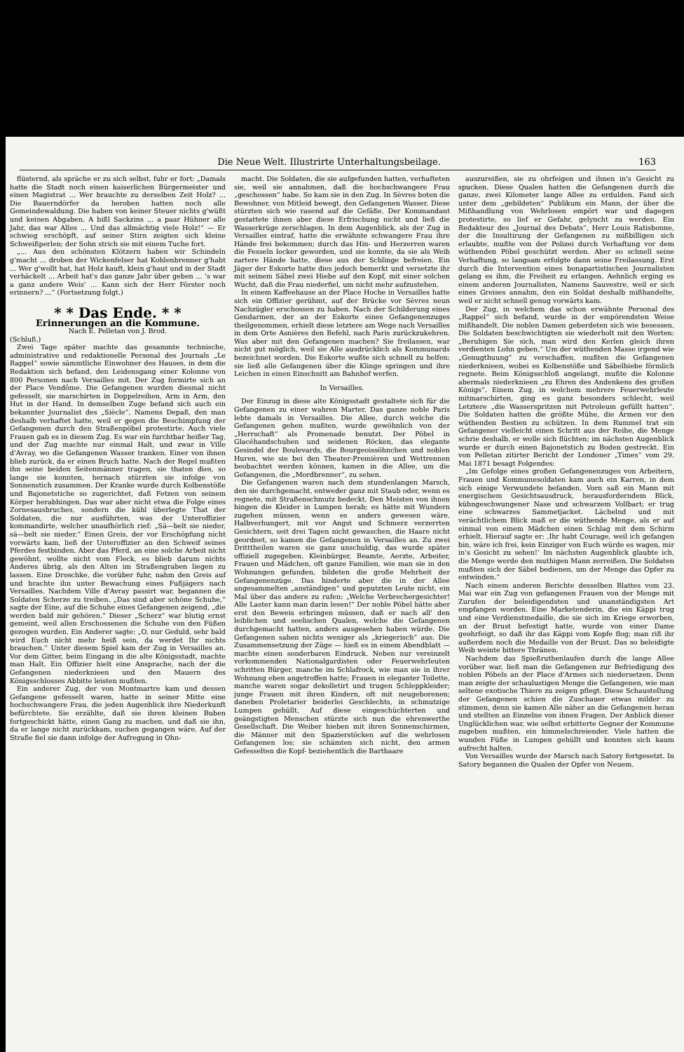Die Neue Welt. Illustrirte Unterhaltungsbeilage. 163
flüsternd, als spräche er zu sich selbst, fuhr er fort: „Damals hatte die Stadt noch einen kaiserlichen Bürgermeister und einen Magistrat ... Wer brauchte zu derselben Zeit Holz? ... Die Bauerndörfer da heroben hatten noch alle Gemeindewaldung. Die haben von keiner Steuer nichts g'wüßt und keinen Abgaben. A bißl Sackzins ... a paar Hühner alle Jahr, das war Alles ... Und das allmächtig viele Holz!“ — Er schwieg erschöpft, auf seiner Stirn zeigten sich kleine Schweißperlen; der Sohn strich sie mit einem Tuche fort.
„... Aus den schönsten Klötzern haben wir Schindeln g'macht ... droben der Wickenfelser hat Kohlenbrenner g'habt ... Wer g'wollt hat, hat Holz kauft, klein g'haut und in der Stadt verhäckelt ... Arbeit hat's das ganze Jahr über geben ... 's war a ganz andere Weis' ... Kann sich der Herr Förster noch erinnern? ...“ (Fortsetzung folgt.)
* * Das Ende. * *
Erinnerungen an die Kommune.
Nach E. Pelletan von J. Brod.
(Schluß.)
Zwei Tage später machte das gesammte technische, administrative und redaktionelle Personal des Journals „Le Rappel“ sowie sämmtliche Einwohner des Hauses, in dem die Redaktion sich befand, den Leidensgang einer Kolonne von 800 Personen nach Versailles mit. Der Zug formirte sich an der Place Vendôme. Die Gefangenen wurden diesmal nicht gefesselt, sie marschirten in Doppelreihen, Arm in Arm, den Hut in der Hand. In demselben Zuge befand sich auch ein bekannter Journalist des „Siècle“, Namens Depaß, den man deshalb verhaftet hatte, weil er gegen die Beschimpfung der Gefangenen durch den Straßenpöbel protestirte. Auch viele Frauen gab es in diesem Zug. Es war ein furchtbar heißer Tag, und der Zug machte nur einmal Halt, und zwar in Ville d'Avray, wo die Gefangenen Wasser tranken. Einer von ihnen blieb zurück, da er einen Bruch hatte. Nach der Regel mußten ihn seine beiden Seitenmänner tragen, sie thaten dies, so lange sie konnten, hernach stürzten sie infolge von Sonnenstich zusammen. Der Kranke wurde durch Kolbenstöße und Bajonetstiche so zugerichtet, daß Fetzen von seinem Körper herabhingen. Das war aber nicht etwa die Folge eines Zornesausbruches, sondern die kühl überlegte That der Soldaten, die nur ausführten, was der Unteroffizier kommandirte, welcher unaufhörlich rief: „Sä—belt sie nieder, sä—belt sie nieder.“ Einen Greis, der vor Erschöpfung nicht vorwärts kam, ließ der Unteroffizier an den Schweif seines Pferdes festbinden. Aber das Pferd, an eine solche Arbeit nicht gewöhnt, wollte nicht vom Fleck, es blieb darum nichts Anderes übrig, als den Alten im Straßengraben liegen zu lassen. Eine Droschke, die vorüber fuhr, nahm den Greis auf und brachte ihn unter Bewachung eines Fußjägers nach Versailles. Nachdem Ville d'Avray passirt war, begannen die Soldaten Scherze zu treiben. „Das sind aber schöne Schuhe,“ sagte der Eine, auf die Schuhe eines Gefangenen zeigend, „die werden bald mir gehören.“ Dieser „Scherz“ war blutig ernst gemeint, weil allen Erschossenen die Schuhe von den Füßen gezogen wurden. Ein Anderer sagte: „O, nur Geduld, sehr bald wird Euch nicht mehr heiß sein, da werdet Ihr nichts brauchen.“ Unter diesem Spiel kam der Zug in Versailles an. Vor dem Gitter, beim Eingang in die alte Königsstadt, machte man Halt. Ein Offizier hielt eine Ansprache, nach der die Gefangenen niederknieen und den Mauern des Königsschlosses Abbitte leisten mußten.
Ein anderer Zug, der von Montmartre kam und dessen Gefangene gefesselt waren, hatte in seiner Mitte eine hochschwangere Frau, die jeden Augenblick ihre Niederkunft befürchtete. Sie erzählte, daß sie ihren kleinen Buben fortgeschickt hätte, einen Gang zu machen, und daß sie ihn, da er lange nicht zurückkam, suchen gegangen wäre. Auf der Straße fiel sie dann infolge der Aufregung in Ohn-
macht. Die Soldaten, die sie aufgefunden hatten, verhafteten sie, weil sie annahmen, daß die hochschwangere Frau „geschossen“ habe. So kam sie in den Zug. In Sèvres boten die Bewohner, von Mitleid bewegt, den Gefangenen Wasser. Diese stürzten sich wie rasend auf die Gefäße. Der Kommandant gestattete ihnen aber diese Erfrischung nicht und ließ die Wasserkrüge zerschlagen. In dem Augenblick, als der Zug in Versailles eintraf, hatte die erwähnte schwangere Frau ihre Hände frei bekommen; durch das Hin- und Herzerren waren die Fesseln locker geworden, und sie konnte, da sie als Weib zartere Hände hatte, diese aus der Schlinge befreien. Ein Jäger der Eskorte hatte dies jedoch bemerkt und versetzte ihr mit seinem Säbel zwei Hiebe auf den Kopf, mit einer solchen Wucht, daß die Frau niederfiel, um nicht mehr aufzustehen.
In einem Kaffeehause an der Place Hoche in Versailles hatte sich ein Offizier gerühmt, auf der Brücke vor Sèvres neun Nachzügler erschossen zu haben. Nach der Schilderung eines Gendarmen, der an der Eskorte eines Gefangenenzuges theilgenommen, erhielt diese letztere am Wege nach Versailles in dem Orte Asnières den Befehl, nach Paris zurückzukehren. Was aber mit den Gefangenen machen? Sie freilassen, war nicht gut möglich, weil sie Alle ausdrücklich als Kommunards bezeichnet worden. Die Eskorte wußte sich schnell zu helfen: sie ließ alle Gefangenen über die Klinge springen und ihre Leichen in einen Einschnitt am Bahnhof werfen.
In Versailles.
Der Einzug in diese alte Königsstadt gestaltete sich für die Gefangenen zu einer wahren Marter. Das ganze noble Paris lebte damals in Versailles. Die Allee, durch welche die Gefangenen gehen mußten, wurde gewöhnlich von der „Herrschaft“ als Promenade benutzt. Der Pöbel in Glacéhandschuhen und seidenen Röcken, das elegante Gesindel der Boulevards, die Bourgeoissöhnchen und noblen Huren, wie sie bei den Theater-Premièren und Wettrennen beobachtet werden können, kamen in die Allee, um die Gefangenen, die „Mordbrenner“, zu sehen.
Die Gefangenen waren nach dem stundenlangen Marsch, den sie durchgemacht, entweder ganz mit Staub oder, wenn es regnete, mit Straßenschmutz bedeckt. Den Meisten von ihnen hingen die Kleider in Lumpen herab; es hätte mit Wundern zugehen müssen, wenn es anders gewesen wäre. Halbverhungert, mit vor Angst und Schmerz verzerrten Gesichtern, seit drei Tagen nicht gewaschen, die Haare nicht geordnet, so kamen die Gefangenen in Versailles an. Zu zwei Dritttheilen waren sie ganz unschuldig, das wurde später offiziell zugegeben. Kleinbürger, Beamte, Aerzte, Arbeiter, Frauen und Mädchen, oft ganze Familien, wie man sie in den Wohnungen gefunden, bildeten die große Mehrheit der Gefangenenzüge. Das hinderte aber die in der Allee angesammelten „anständigen“ und geputzten Leute nicht, ein Mal über das andere zu rufen: „Welche Verbrechergesichter! Alle Laster kann man darin lesen!“ Der noble Pöbel hätte aber erst den Beweis erbringen müssen, daß er nach all' den leiblichen und seelischen Qualen, welche die Gefangenen durchgemacht hatten, anders ausgesehen haben würde. Die Gefangenen sahen nichts weniger als „kriegerisch“ aus. Die Zusammensetzung der Züge — hieß es in einem Abendblatt — machte einen sonderbaren Eindruck. Neben nur vereinzelt vorkommenden Nationalgardisten oder Feuerwehrleuten schritten Bürger, manche im Schlafrock, wie man sie in ihrer Wohnung eben angetroffen hatte; Frauen in eleganter Toilette, manche waren sogar dekolletirt und trugen Schleppkleider; junge Frauen mit ihren Kindern, oft mit neugeborenen; daneben Proletarier beiderlei Geschlechts, in schmutzige Lumpen gehüllt. Auf diese eingeschüchterten und geängstigten Menschen stürzte sich nun die ehrenwerthe Gesellschaft. Die Weiber hieben mit ihren Sonnenschirmen, die Männer mit den Spazierstöcken auf die wehrlosen Gefangenen los; sie schämten sich nicht, den armen Gefesselten die Kopf- beziehentlich die Barthaare
auszureißen, sie zu ohrfeigen und ihnen in's Gesicht zu spucken. Diese Qualen hatten die Gefangenen durch die ganze, zwei Kilometer lange Allee zu erdulden. Fand sich unter dem „gebildeten“ Publikum ein Mann, der über die Mißhandlung von Wehrlosen empört war und dagegen protestirte, so lief er Gefahr, gelyncht zu werden. Ein Redakteur des „Journal des Debats“, Herr Louis Ratisbonne, der die Insultirung der Gefangenen zu mißbilligen sich erlaubte, mußte von der Polizei durch Verhaftung vor dem wüthenden Pöbel geschützt werden. Aber so schnell seine Verhaftung, so langsam erfolgte dann seine Freilassung. Erst durch die Intervention eines bonapartistischen Journalisten gelang es ihm, die Freiheit zu erlangen. Aehnlich erging es einem anderen Journalisten, Namens Sauvestre, weil er sich eines Greises annahm, den ein Soldat deshalb mißhandelte, weil er nicht schnell genug vorwärts kam.
Der Zug, in welchem das schon erwähnte Personal des „Rappel“ sich befand, wurde in der empörendsten Weise mißhandelt. Die noblen Damen geberdeten sich wie besessen. Die Soldaten beschwichtigten sie wiederholt mit den Worten: „Beruhigen Sie sich, man wird den Kerlen gleich ihren verdienten Lohn geben.“ Um der wüthenden Masse irgend wie „Genugthuung“ zu verschaffen, mußten die Gefangenen niederknieen, wobei es Kolbenstöße und Säbelhiebe förmlich regnete. Beim Königsschloß angelangt, mußte die Kolonne abermals niederknieen „zu Ehren des Andenkens des großen Königs“. Einem Zug, in welchem mehrere Feuerwehrleute mitmarschirten, ging es ganz besonders schlecht, weil Letztere „die Wasserspritzen mit Petroleum gefüllt hatten“. Die Soldaten hatten die größte Mühe, die Armen vor den wüthenden Bestien zu schützen. In dem Rummel trat ein Gefangener vielleicht einen Schritt aus der Reihe, die Menge schrie deshalb, er wolle sich flüchten; im nächsten Augenblick wurde er durch einen Bajonetstich zu Boden gestreckt. Ein von Pelletan zitirter Bericht der Londoner „Times“ vom 29. Mai 1871 besagt Folgendes:
„Im Gefolge eines großen Gefangenenzuges von Arbeitern, Frauen und Kommunesoldaten kam auch ein Karren, in dem sich einige Verwundete befanden. Vorn saß ein Mann mit energischem Gesichtsausdruck, herausforderndem Blick, kühngeschwungener Nase und schwarzem Vollbart; er trug eine schwarzes Sammetjacket. Lächelnd und mit verächtlichem Blick maß er die wüthende Menge, als er auf einmal von einem Mädchen einen Schlag mit dem Schirm erhielt. Hierauf sagte er: ‚Ihr habt Courage, weil ich gefangen bin, wäre ich frei, kein Einziger von Euch würde es wagen, mir in's Gesicht zu sehen!‘ Im nächsten Augenblick glaubte ich, die Menge werde den muthigen Mann zerreißen. Die Soldaten mußten sich der Säbel bedienen, um der Menge das Opfer zu entwinden.“
Nach einem anderen Berichte desselben Blattes vom 23. Mai war ein Zug von gefangenen Frauen von der Menge mit Zurufen der beleidigendsten und unanständigsten Art empfangen worden. Eine Marketenderin, die ein Käppi trug und eine Verdienstmedaille, die sie sich im Kriege erworben, an der Brust befestigt hatte, wurde von einer Dame geohrfeigt, so daß ihr das Käppi vom Kopfe flog; man riß ihr außerdem noch die Medaille von der Brust. Das so beleidigte Weib weinte bittere Thränen.
Nachdem das Spießruthenlaufen durch die lange Allee vorüber war, ließ man die Gefangenen zur Befriedigung des noblen Pöbels an der Place d'Armes sich niedersetzen. Denn man zeigte der schaulustigen Menge die Gefangenen, wie man seltene exotische Thiere zu zeigen pflegt. Diese Schaustellung der Gefangenen schien die Zuschauer etwas milder zu stimmen, denn sie kamen Alle näher an die Gefangenen heran und stellten an Einzelne von ihnen Fragen. Der Anblick dieser Unglücklichen war, wie selbst erbitterte Gegner der Kommune zugeben mußten, ein himmelschreiender. Viele hatten die wunden Füße in Lumpen gehüllt und konnten sich kaum aufrecht halten.
Von Versailles wurde der Marsch nach Satory fortgesetzt. In Satory begannen die Qualen der Opfer von Neuem.